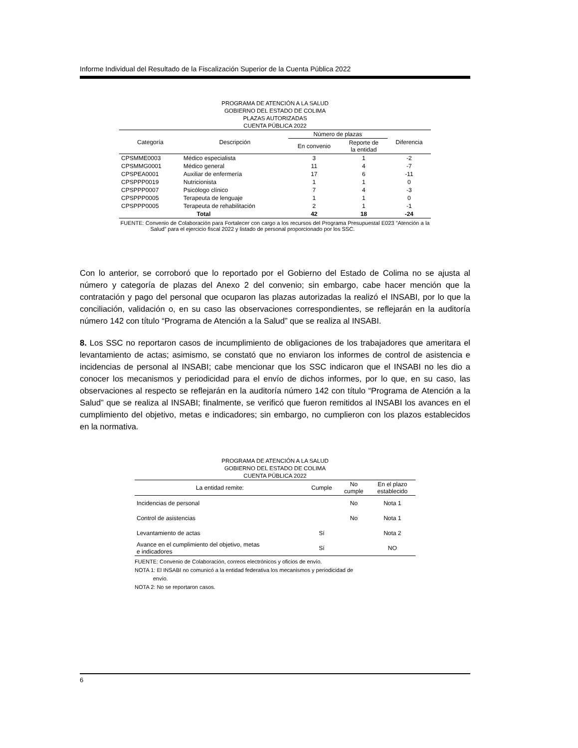Informe Individual del Resultado de la Fiscalización Superior de la Cuenta Pública 2022
PROGRAMA DE ATENCIÓN A LA SALUD
GOBIERNO DEL ESTADO DE COLIMA
PLAZAS AUTORIZADAS
CUENTA PÚBLICA 2022
| Categoría | Descripción | Número de plazas | | Diferencia |
| --- | --- | --- | --- | --- |
| | | En convenio | Reporte de la entidad | |
| CPSMME0003 | Médico especialista | 3 | 1 | -2 |
| CPSMMG0001 | Médico general | 11 | 4 | -7 |
| CPSPEA0001 | Auxiliar de enfermería | 17 | 6 | -11 |
| CPSPPP0019 | Nutricionista | 1 | 1 | 0 |
| CPSPPP0007 | Psicólogo clínico | 7 | 4 | -3 |
| CPSPPP0005 | Terapeuta de lenguaje | 1 | 1 | 0 |
| CPSPPP0005 | Terapeuta de rehabilitación | 2 | 1 | -1 |
| Total | | 42 | 18 | -24 |
FUENTE: Convenio de Colaboración para Fortalecer con cargo a los recursos del Programa Presupuestal E023 ”Atención a la Salud” para el ejercicio fiscal 2022 y listado de personal proporcionado por los SSC.
Con lo anterior, se corroboró que lo reportado por el Gobierno del Estado de Colima no se ajusta al número y categoría de plazas del Anexo 2 del convenio; sin embargo, cabe hacer mención que la contratación y pago del personal que ocuparon las plazas autorizadas la realizó el INSABI, por lo que la conciliación, validación o, en su caso las observaciones correspondientes, se reflejarán en la auditoría número 142 con título “Programa de Atención a la Salud” que se realiza al INSABI.
8. Los SSC no reportaron casos de incumplimiento de obligaciones de los trabajadores que ameritara el levantamiento de actas; asimismo, se constató que no enviaron los informes de control de asistencia e incidencias de personal al INSABI; cabe mencionar que los SSC indicaron que el INSABI no les dio a conocer los mecanismos y periodicidad para el envío de dichos informes, por lo que, en su caso, las observaciones al respecto se reflejarán en la auditoría número 142 con título “Programa de Atención a la Salud” que se realiza al INSABI; finalmente, se verificó que fueron remitidos al INSABI los avances en el cumplimiento del objetivo, metas e indicadores; sin embargo, no cumplieron con los plazos establecidos en la normativa.
PROGRAMA DE ATENCIÓN A LA SALUD
GOBIERNO DEL ESTADO DE COLIMA
CUENTA PÚBLICA 2022
| La entidad remite: | Cumple | No cumple | En el plazo establecido |
| --- | --- | --- | --- |
| Incidencias de personal | | No | Nota 1 |
| Control de asistencias | | No | Nota 1 |
| Levantamiento de actas | Sí | | Nota 2 |
| Avance en el cumplimiento del objetivo, metas e indicadores | Sí | | NO |
FUENTE: Convenio de Colaboración, correos electrónicos y oficios de envío.
NOTA 1: El INSABI no comunicó a la entidad federativa los mecanismos y periodicidad de
envío.
NOTA 2: No se reportaron casos.
6